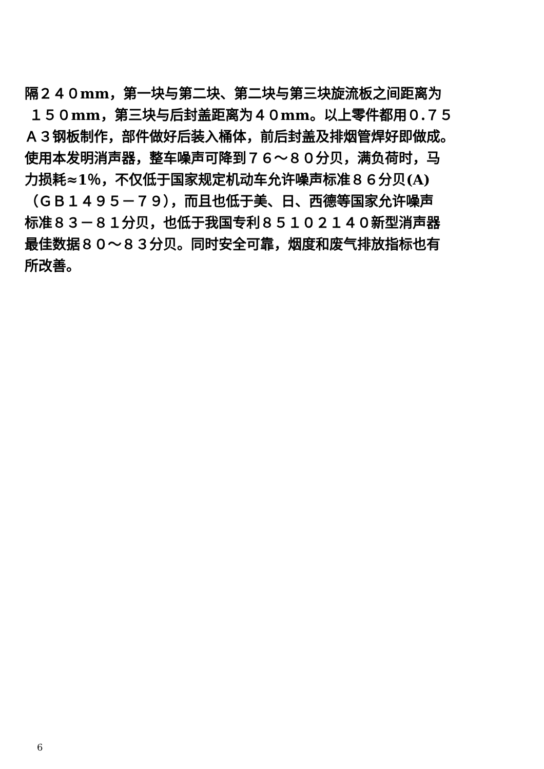隔２４０mm，第一块与第二块、第二块与第三块旋流板之间距离为
１５０mm，第三块与后封盖距离为４０mm。以上零件都用０.７５
Ａ３钢板制作，部件做好后装入桶体，前后封盖及排烟管焊好即做成。
使用本发明消声器，整车噪声可降到７６～８０分贝，满负荷时，马
力损耗≈1％，不仅低于国家规定机动车允许噪声标准８６分贝(A)
（ＧＢ１４９５－７９），而且也低于美、日、西德等国家允许噪声
标准８３－８１分贝，也低于我国专利８５１０２１４０新型消声器
最佳数据８０～８３分贝。同时安全可靠，烟度和废气排放指标也有
所改善。
6